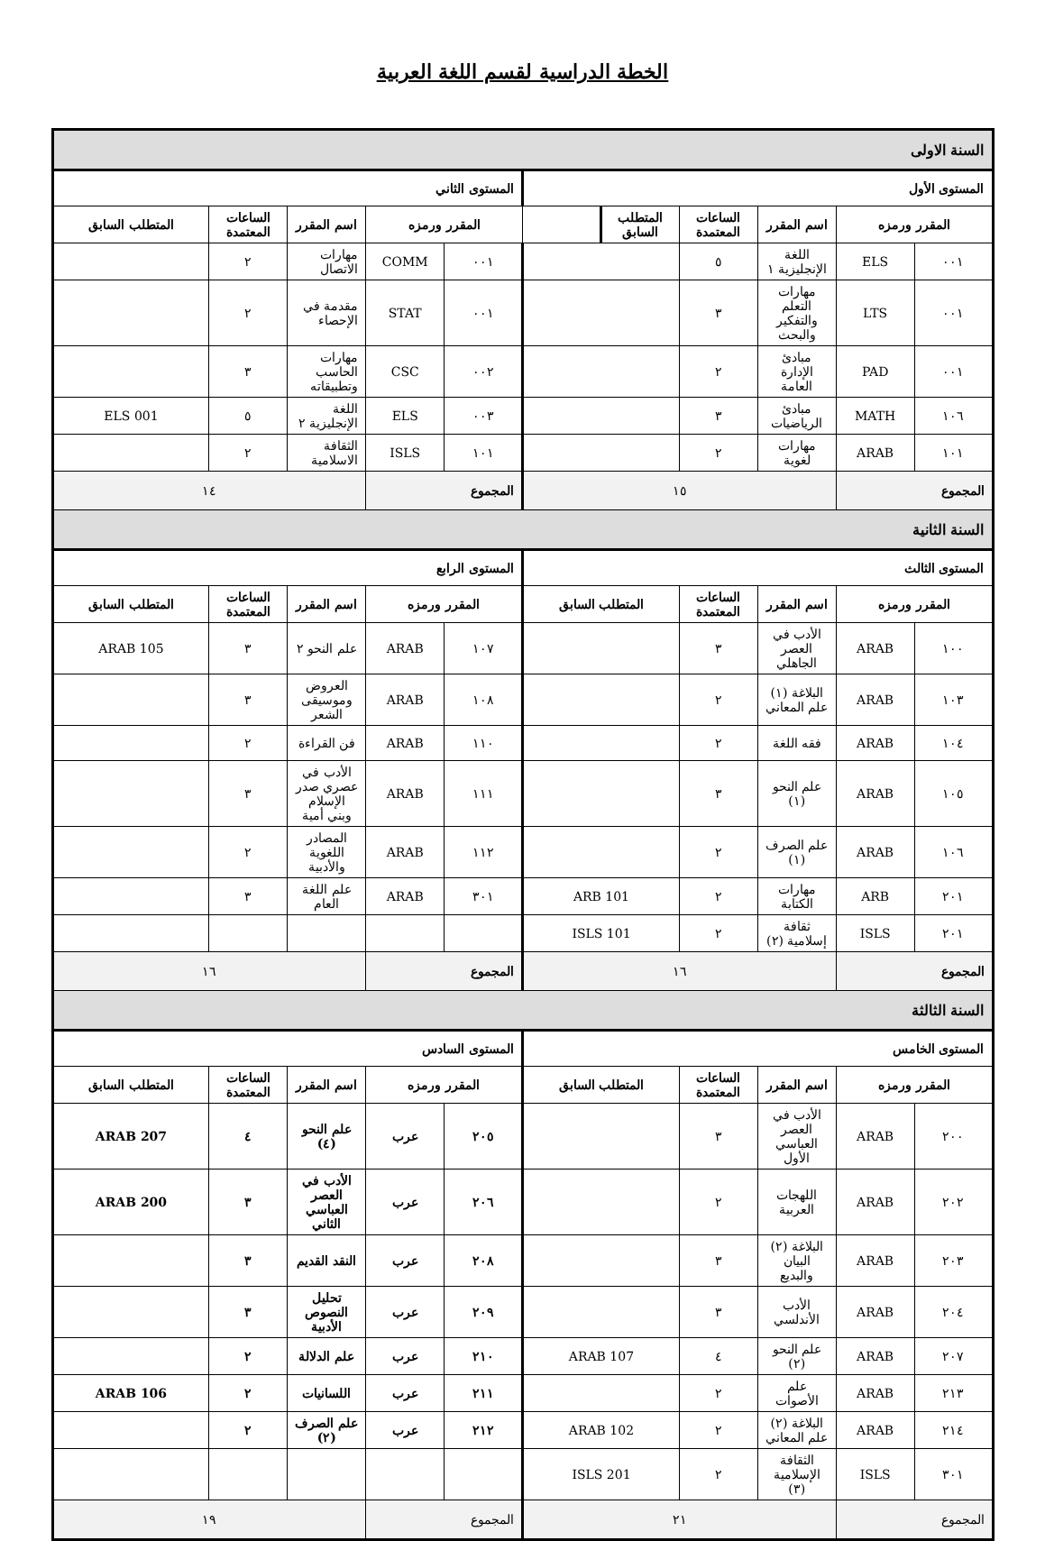الخطة الدراسية لقسم اللغة العربية
| السنة الاولى | | | | | | | | | | |
| المستوى الأول | | | | | | المستوى الثاني | | | | |
| المقرر ورمزه | | اسم المقرر | الساعات المعتمدة | المتطلب السابق | | المقرر ورمزه | | اسم المقرر | الساعات المعتمدة | المتطلب السابق |
| ٠٠١ | ELS | اللغة الإنجليزية ١ | ٥ | | | ٠٠١ | COMM | مهارات الاتصال | ٢ | |
| ٠٠١ | LTS | مهارات التعلم والتفكير والبحث | ٣ | | | ٠٠١ | STAT | مقدمة في الإحصاء | ٢ | |
| ٠٠١ | PAD | مبادئ الإدارة العامة | ٢ | | | ٠٠٢ | CSC | مهارات الحاسب وتطبيقاته | ٣ | |
| ١٠٦ | MATH | مبادئ الرياضيات | ٣ | | | ٠٠٣ | ELS | اللغة الإنجليزية ٢ | ٥ | ELS 001 |
| ١٠١ | ARAB | مهارات لغوية | ٢ | | | ١٠١ | ISLS | الثقافة الاسلامية | ٢ | |
| المجموع | | ١٥ | | | | المجموع | | ١٤ | | |
| السنة الثانية | | | | | | | | | | |
| المستوى الثالث | | | | | | المستوى الرابع | | | | |
| المقرر ورمزه | | اسم المقرر | الساعات المعتمدة | المتطلب السابق | | المقرر ورمزه | | اسم المقرر | الساعات المعتمدة | المتطلب السابق |
| ١٠٠ | ARAB | الأدب في العصر الجاهلي | ٣ | | | ١٠٧ | ARAB | علم النحو ٢ | ٣ | ARAB 105 |
| ١٠٣ | ARAB | البلاغة (١) علم المعاني | ٢ | | | ١٠٨ | ARAB | العروض وموسيقى الشعر | ٣ | |
| ١٠٤ | ARAB | فقه اللغة | ٢ | | | ١١٠ | ARAB | فن القراءة | ٢ | |
| ١٠٥ | ARAB | علم النحو (١) | ٣ | | | ١١١ | ARAB | الأدب في عصري صدر الإسلام وبني أمية | ٣ | |
| ١٠٦ | ARAB | علم الصرف (١) | ٢ | | | ١١٢ | ARAB | المصادر اللغوية والأدبية | ٢ | |
| ٢٠١ | ARB | مهارات الكتابة | ٢ | ARB 101 | | ٣٠١ | ARAB | علم اللغة العام | ٣ | |
| ٢٠١ | ISLS | ثقافة إسلامية (٢) | ٢ | ISLS 101 | | | | | | |
| المجموع | | ١٦ | | | | المجموع | | ١٦ | | |
| السنة الثالثة | | | | | | | | | | |
| المستوى الخامس | | | | | | المستوى السادس | | | | |
| المقرر ورمزه | | اسم المقرر | الساعات المعتمدة | المتطلب السابق | | المقرر ورمزه | | اسم المقرر | الساعات المعتمدة | المتطلب السابق |
| ٢٠٠ | ARAB | الأدب في العصر العباسي الأول | ٣ | | | ٢٠٥ | عرب | علم النحو (٤) | ٤ | ARAB 207 |
| ٢٠٢ | ARAB | اللهجات العربية | ٢ | | | ٢٠٦ | عرب | الأدب في العصر العباسي الثاني | ٣ | ARAB 200 |
| ٢٠٣ | ARAB | البلاغة (٢) البيان والبديع | ٣ | | | ٢٠٨ | عرب | النقد القديم | ٣ | |
| ٢٠٤ | ARAB | الأدب الأندلسي | ٣ | | | ٢٠٩ | عرب | تحليل النصوص الأدبية | ٣ | |
| ٢٠٧ | ARAB | علم النحو (٢) | ٤ | ARAB 107 | | ٢١٠ | عرب | علم الدلالة | ٢ | |
| ٢١٣ | ARAB | علم الأصوات | ٢ | | | ٢١١ | عرب | اللسانيات | ٢ | ARAB 106 |
| ٢١٤ | ARAB | البلاغة (٢) علم المعاني | ٢ | ARAB 102 | | ٢١٢ | عرب | علم الصرف (٢) | ٢ | |
| ٣٠١ | ISLS | الثقافة الإسلامية (٣) | ٢ | ISLS 201 | | | | | | |
| المجموع | | ٢١ | | | | المجموع | | ١٩ | | |